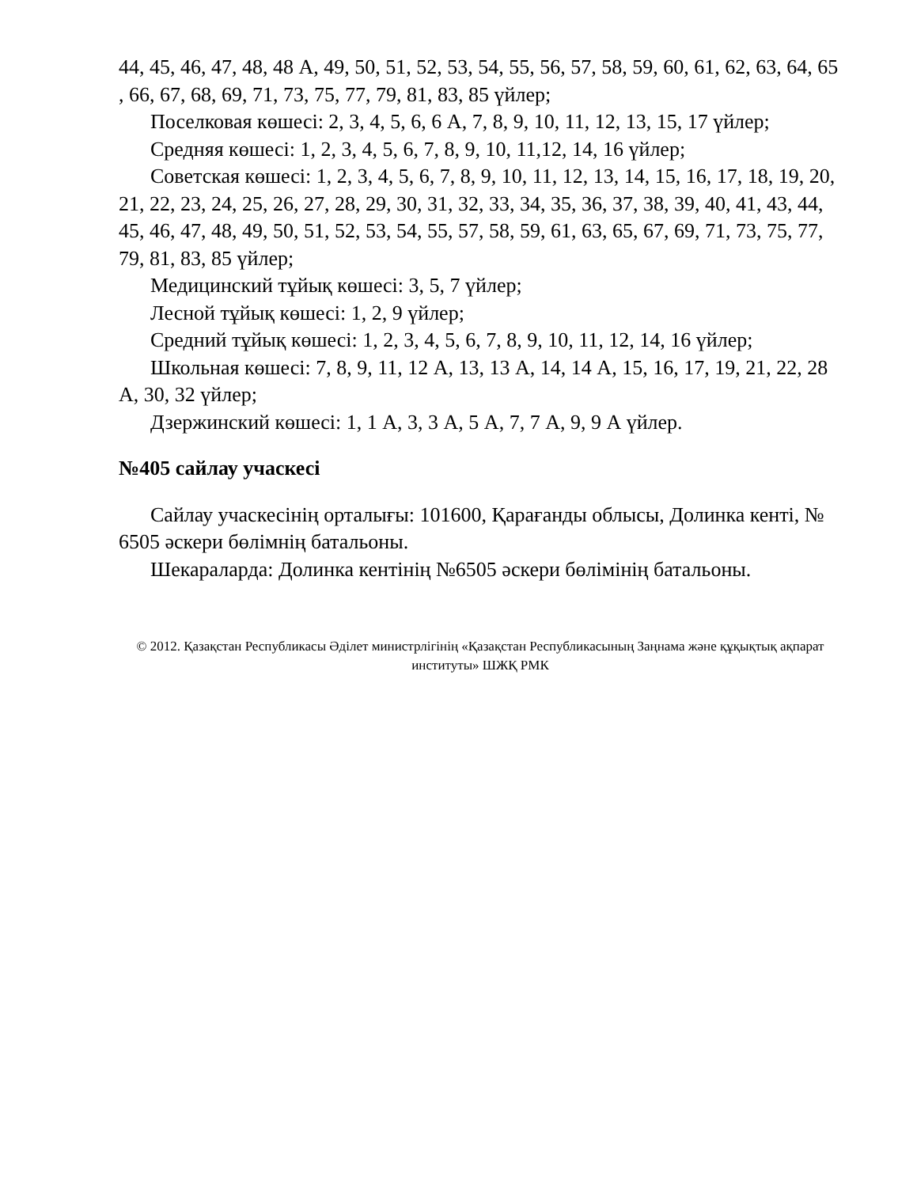44, 45, 46, 47, 48, 48 А, 49, 50, 51, 52, 53, 54, 55, 56, 57, 58, 59, 60, 61, 62, 63, 64, 65 , 66, 67, 68, 69, 71, 73, 75, 77, 79, 81, 83, 85 үйлер;
Поселковая көшесі: 2, 3, 4, 5, 6, 6 А, 7, 8, 9, 10, 11, 12, 13, 15, 17 үйлер;
Средняя көшесі: 1, 2, 3, 4, 5, 6, 7, 8, 9, 10, 11,12, 14, 16 үйлер;
Советская көшесі: 1, 2, 3, 4, 5, 6, 7, 8, 9, 10, 11, 12, 13, 14, 15, 16, 17, 18, 19, 20, 21, 22, 23, 24, 25, 26, 27, 28, 29, 30, 31, 32, 33, 34, 35, 36, 37, 38, 39, 40, 41, 43, 44, 45, 46, 47, 48, 49, 50, 51, 52, 53, 54, 55, 57, 58, 59, 61, 63, 65, 67, 69, 71, 73, 75, 77, 79, 81, 83, 85 үйлер;
Медицинский тұйық көшесі: 3, 5, 7 үйлер;
Лесной тұйық көшесі: 1, 2, 9 үйлер;
Средний тұйық көшесі: 1, 2, 3, 4, 5, 6, 7, 8, 9, 10, 11, 12, 14, 16 үйлер;
Школьная көшесі: 7, 8, 9, 11, 12 А, 13, 13 А, 14, 14 А, 15, 16, 17, 19, 21, 22, 28 А, 30, 32 үйлер;
Дзержинский көшесі: 1, 1 А, 3, 3 А, 5 А, 7, 7 А, 9, 9 А үйлер.
№405 сайлау учаскесі
Сайлау учаскесінің орталығы: 101600, Қарағанды облысы, Долинка кенті, № 6505 әскери бөлімнің батальоны.
Шекараларда: Долинка кентінің №6505 әскери бөлімінің батальоны.
© 2012. Қазақстан Республикасы Әділет министрлігінің «Қазақстан Республикасының Заңнама және құқықтық ақпарат институты» ШЖҚ РМК